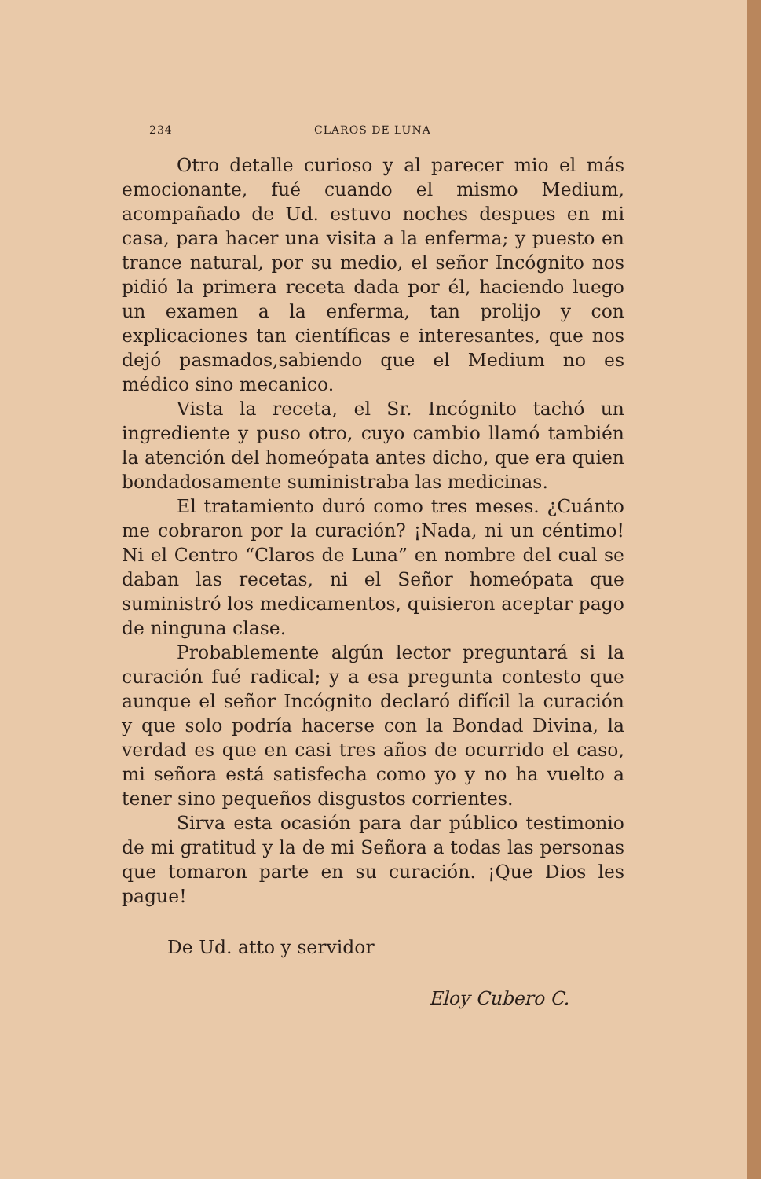234 CLAROS DE LUNA
Otro detalle curioso y al parecer mio el más emocionante, fué cuando el mismo Medium, acompañado de Ud. estuvo noches despues en mi casa, para hacer una visita a la enferma; y puesto en trance natural, por su medio, el señor Incógnito nos pidió la primera receta dada por él, haciendo luego un examen a la enferma, tan prolijo y con explicaciones tan científicas e interesantes, que nos dejó pasmados,sabiendo que el Medium no es médico sino mecanico.
Vista la receta, el Sr. Incógnito tachó un ingrediente y puso otro, cuyo cambio llamó también la atención del homeópata antes dicho, que era quien bondadosamente suministraba las medicinas.
El tratamiento duró como tres meses. ¿Cuánto me cobraron por la curación? ¡Nada, ni un céntimo! Ni el Centro “Claros de Luna” en nombre del cual se daban las recetas, ni el Señor homeópata que suministró los medicamentos, quisieron aceptar pago de ninguna clase.
Probablemente algún lector preguntará si la curación fué radical; y a esa pregunta contesto que aunque el señor Incógnito declaró difícil la curación y que solo podría hacerse con la Bondad Divina, la verdad es que en casi tres años de ocurrido el caso, mi señora está satisfecha como yo y no ha vuelto a tener sino pequeños disgustos corrientes.
Sirva esta ocasión para dar público testimonio de mi gratitud y la de mi Señora a todas las personas que tomaron parte en su curación. ¡Que Dios les pague!
De Ud. atto y servidor
Eloy Cubero C.